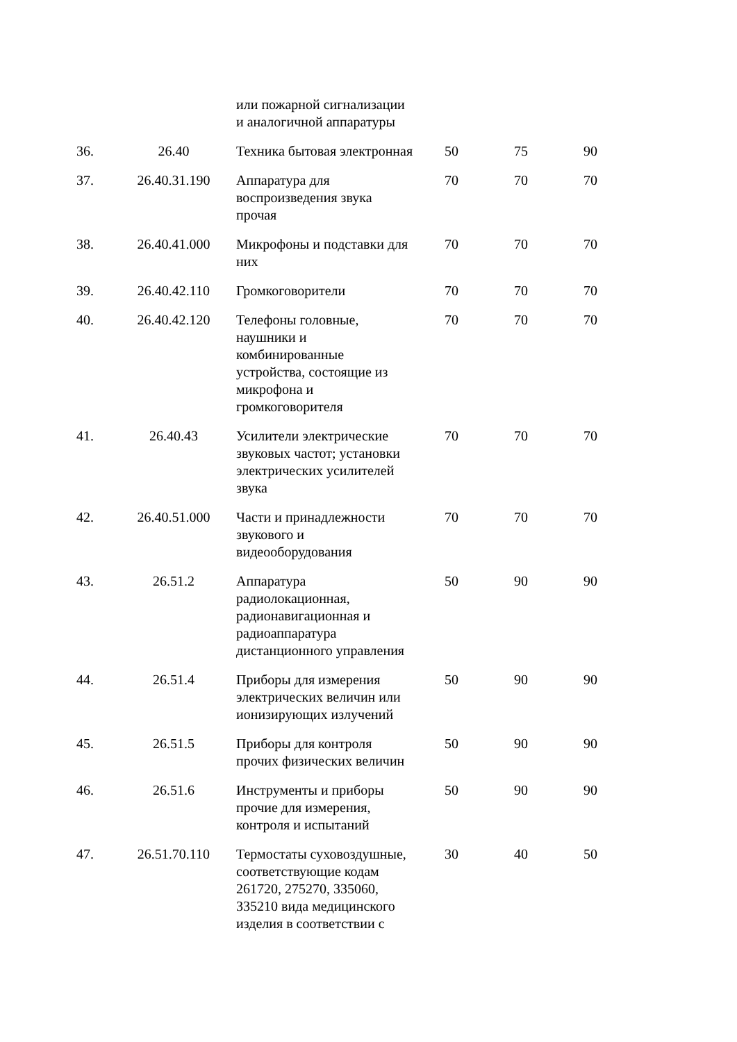| | | или пожарной сигнализации и аналогичной аппаратуры | | | |
| 36. | 26.40 | Техника бытовая электронная | 50 | 75 | 90 |
| 37. | 26.40.31.190 | Аппаратура для воспроизведения звука прочая | 70 | 70 | 70 |
| 38. | 26.40.41.000 | Микрофоны и подставки для них | 70 | 70 | 70 |
| 39. | 26.40.42.110 | Громкоговорители | 70 | 70 | 70 |
| 40. | 26.40.42.120 | Телефоны головные, наушники и комбинированные устройства, состоящие из микрофона и громкоговорителя | 70 | 70 | 70 |
| 41. | 26.40.43 | Усилители электрические звуковых частот; установки электрических усилителей звука | 70 | 70 | 70 |
| 42. | 26.40.51.000 | Части и принадлежности звукового и видеооборудования | 70 | 70 | 70 |
| 43. | 26.51.2 | Аппаратура радиолокационная, радионавигационная и радиоаппаратура дистанционного управления | 50 | 90 | 90 |
| 44. | 26.51.4 | Приборы для измерения электрических величин или ионизирующих излучений | 50 | 90 | 90 |
| 45. | 26.51.5 | Приборы для контроля прочих физических величин | 50 | 90 | 90 |
| 46. | 26.51.6 | Инструменты и приборы прочие для измерения, контроля и испытаний | 50 | 90 | 90 |
| 47. | 26.51.70.110 | Термостаты суховоздушные, соответствующие кодам 261720, 275270, 335060, 335210 вида медицинского изделия в соответствии с | 30 | 40 | 50 |